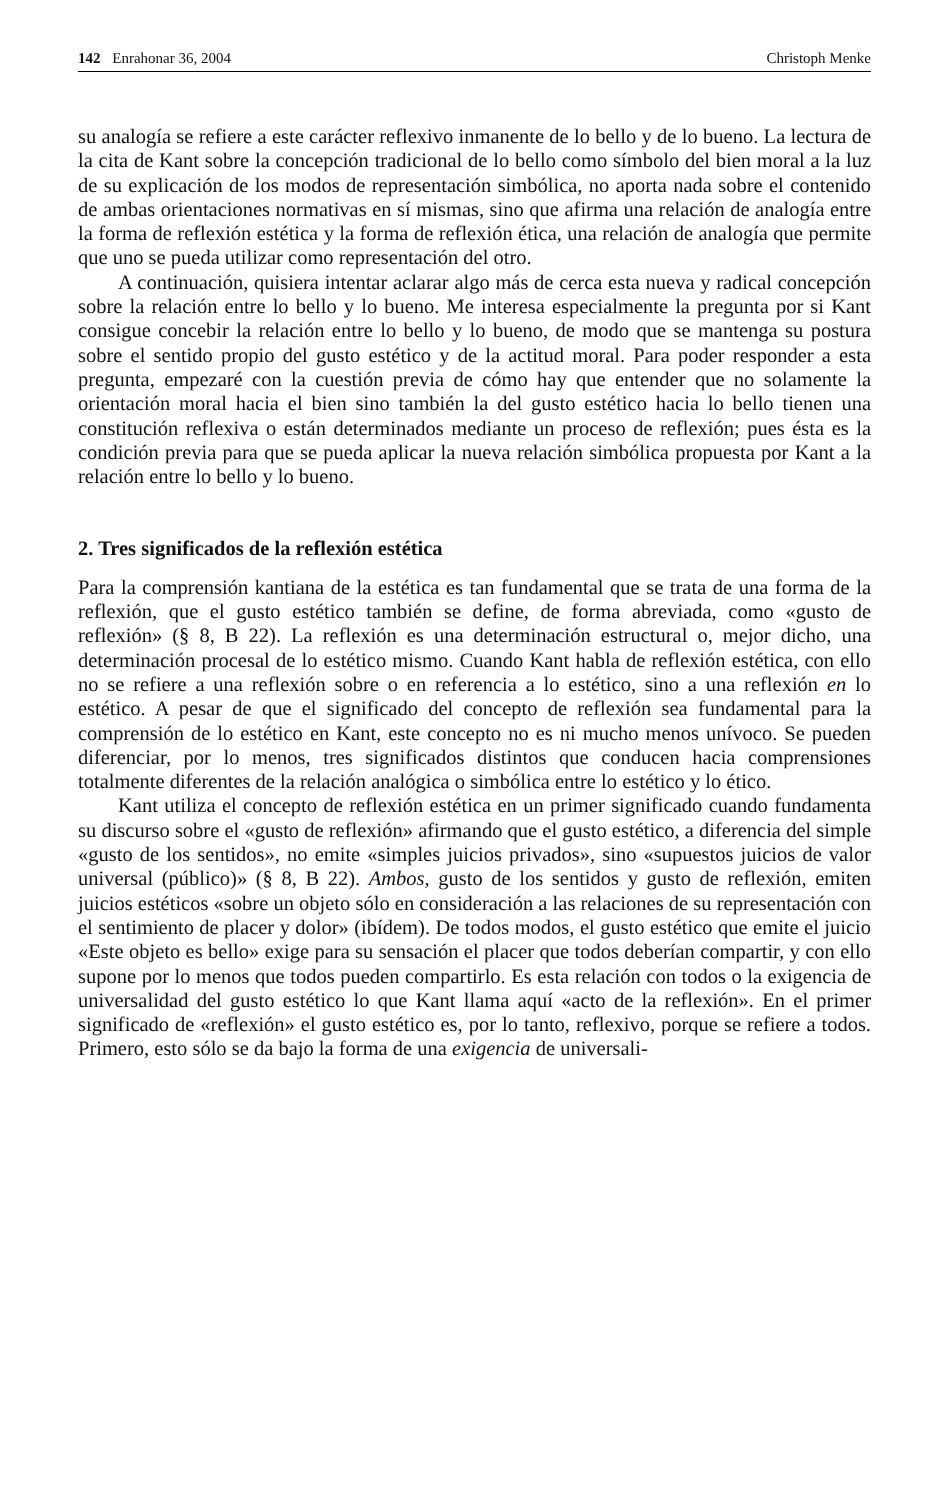142 Enrahonar 36, 2004 Christoph Menke
su analogía se refiere a este carácter reflexivo inmanente de lo bello y de lo bueno. La lectura de la cita de Kant sobre la concepción tradicional de lo bello como símbolo del bien moral a la luz de su explicación de los modos de representación simbólica, no aporta nada sobre el contenido de ambas orientaciones normativas en sí mismas, sino que afirma una relación de analogía entre la forma de reflexión estética y la forma de reflexión ética, una relación de analogía que permite que uno se pueda utilizar como representación del otro.
A continuación, quisiera intentar aclarar algo más de cerca esta nueva y radical concepción sobre la relación entre lo bello y lo bueno. Me interesa especialmente la pregunta por si Kant consigue concebir la relación entre lo bello y lo bueno, de modo que se mantenga su postura sobre el sentido propio del gusto estético y de la actitud moral. Para poder responder a esta pregunta, empezaré con la cuestión previa de cómo hay que entender que no solamente la orientación moral hacia el bien sino también la del gusto estético hacia lo bello tienen una constitución reflexiva o están determinados mediante un proceso de reflexión; pues ésta es la condición previa para que se pueda aplicar la nueva relación simbólica propuesta por Kant a la relación entre lo bello y lo bueno.
2. Tres significados de la reflexión estética
Para la comprensión kantiana de la estética es tan fundamental que se trata de una forma de la reflexión, que el gusto estético también se define, de forma abreviada, como «gusto de reflexión» (§ 8, B 22). La reflexión es una determinación estructural o, mejor dicho, una determinación procesal de lo estético mismo. Cuando Kant habla de reflexión estética, con ello no se refiere a una reflexión sobre o en referencia a lo estético, sino a una reflexión en lo estético. A pesar de que el significado del concepto de reflexión sea fundamental para la comprensión de lo estético en Kant, este concepto no es ni mucho menos unívoco. Se pueden diferenciar, por lo menos, tres significados distintos que conducen hacia comprensiones totalmente diferentes de la relación analógica o simbólica entre lo estético y lo ético.
Kant utiliza el concepto de reflexión estética en un primer significado cuando fundamenta su discurso sobre el «gusto de reflexión» afirmando que el gusto estético, a diferencia del simple «gusto de los sentidos», no emite «simples juicios privados», sino «supuestos juicios de valor universal (público)» (§ 8, B 22). Ambos, gusto de los sentidos y gusto de reflexión, emiten juicios estéticos «sobre un objeto sólo en consideración a las relaciones de su representación con el sentimiento de placer y dolor» (ibídem). De todos modos, el gusto estético que emite el juicio «Este objeto es bello» exige para su sensación el placer que todos deberían compartir, y con ello supone por lo menos que todos pueden compartirlo. Es esta relación con todos o la exigencia de universalidad del gusto estético lo que Kant llama aquí «acto de la reflexión». En el primer significado de «reflexión» el gusto estético es, por lo tanto, reflexivo, porque se refiere a todos. Primero, esto sólo se da bajo la forma de una exigencia de universali-